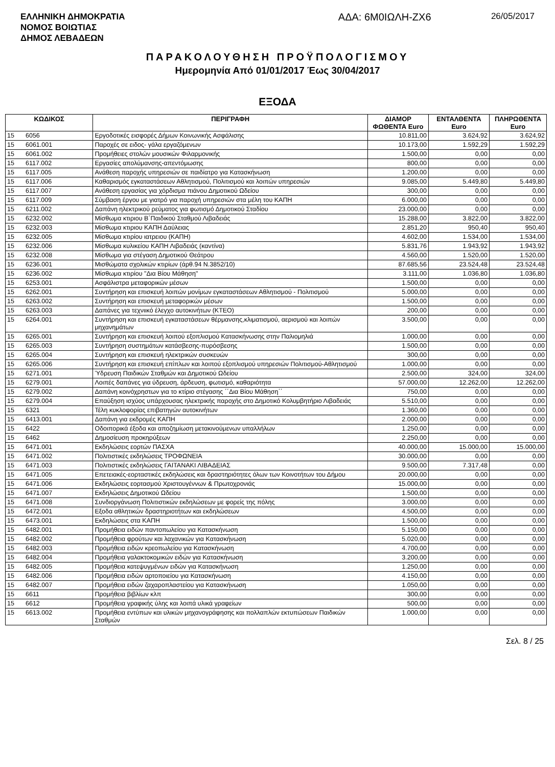ΕΛΛΗΝΙΚΗ ΔΗΜΟΚΡΑΤΙΑ
ΝΟΜΟΣ ΒΟΙΩΤΙΑΣ
ΔΗΜΟΣ ΛΕΒΑΔΕΩΝ
ΑΔΑ: 6Μ0ΙΩΛΗ-ΖΧ6
26/05/2017
ΠΑΡΑΚΟΛΟΥΘΗΣΗ ΠΡΟΫΠΟΛΟΓΙΣΜΟΥ
Ημερομηνία Από 01/01/2017 Έως 30/04/2017
ΕΞΟΔΑ
| ΚΩΔΙΚΟΣ | | ΠΕΡΙΓΡΑΦΗ | ΔΙΑΜΟΡ ΦΩΘΕΝΤΑ Euro | ΕΝΤΑΛΘΕΝΤΑ Euro | ΠΛΗΡΩΘΕΝΤΑ Euro |
| --- | --- | --- | --- | --- | --- |
| 15 | 6056 | Εργοδοτικές εισφορές Δήμων Κοινωνικής Ασφάλισης | 10.811,00 | 3.624,92 | 3.624,92 |
| 15 | 6061.001 | Παροχές σε ειδος- γάλα εργαζόμενων | 10.173,00 | 1.592,29 | 1.592,29 |
| 15 | 6061.002 | Προμήθειες στολών μουσικών Φιλαρμονικής | 1.500,00 | 0,00 | 0,00 |
| 15 | 6117.002 | Εργασίες απολύμανσης-απεντόμωσης | 800,00 | 0,00 | 0,00 |
| 15 | 6117.005 | Ανάθεση παροχής υπηρεσιών σε παιδίατρο για Κατασκήνωση | 1.200,00 | 0,00 | 0,00 |
| 15 | 6117.006 | Καθαρισμός εγκαταστάσεων Αθλητισμού, Πολιτισμού και λοιπών υπηρεσιών | 9.085,00 | 5.449,80 | 5.449,80 |
| 15 | 6117.007 | Ανάθεση εργασίας για χόρδισμα πιάνου Δημοτικού Ωδείου | 300,00 | 0,00 | 0,00 |
| 15 | 6117.009 | Σύμβαση έργου με γιατρό για παροχή υπηρεσιών στα μέλη του ΚΑΠΗ | 6.000,00 | 0,00 | 0,00 |
| 15 | 6211.002 | Δαπάνη ηλεκτρικού ρεύματος για φωτισμό Δημοτικού Σταδίου | 23.000,00 | 0,00 | 0,00 |
| 15 | 6232.002 | Μίσθωμα κτιριου Β΄Παιδικού Σταθμού Λιβαδειάς | 15.288,00 | 3.822,00 | 3.822,00 |
| 15 | 6232.003 | Μίσθωμα κτιριου ΚΑΠΗ Δαύλειας | 2.851,20 | 950,40 | 950,40 |
| 15 | 6232.005 | Μίσθωμα κτιρίου ιατρειου (ΚΑΠΗ) | 4.602,00 | 1.534,00 | 1.534,00 |
| 15 | 6232.006 | Μίσθωμα κυλικείου ΚΑΠΗ Λιβαδειάς (καντίνα) | 5.831,76 | 1.943,92 | 1.943,92 |
| 15 | 6232.008 | Μίσθωμα για στέγαση Δημοτικού Θεάτρου | 4.560,00 | 1.520,00 | 1.520,00 |
| 15 | 6236.001 | Μισθώματα σχολικών κτιρίων (άρθ.94 Ν.3852/10) | 87.685,56 | 23.524,48 | 23.524,48 |
| 15 | 6236.002 | Μίσθωμα κτιρίου "Δια Βίου Μάθηση" | 3.111,00 | 1.036,80 | 1.036,80 |
| 15 | 6253.001 | Ασφάλιστρα μεταφορικών μέσων | 1.500,00 | 0,00 | 0,00 |
| 15 | 6262.001 | Συντήρηση και επισκευή λοιπών μονίμων εγκαταστάσεων Αθλητισμού - Πολιτισμού | 5.000,00 | 0,00 | 0,00 |
| 15 | 6263.002 | Συντήρηση και επισκευή μεταφορικών μέσων | 1.500,00 | 0,00 | 0,00 |
| 15 | 6263.003 | Δαπάνες για τεχνιικό έλεγχο αυτοκινήτων (ΚΤΕΟ) | 200,00 | 0,00 | 0,00 |
| 15 | 6264.001 | Συντήρηση και επισκευή εγκαταστάσεων θέρμανσης,κλιματισμού, αερισμού και λοιπών μηχανημάτων | 3.500,00 | 0,00 | 0,00 |
| 15 | 6265.001 | Συντήρηση και επισκευή λοιπού εξοπλισμού Κατασκήνωσης στην Παλιομηλιά | 1.000,00 | 0,00 | 0,00 |
| 15 | 6265.003 | Συντήρηση συστημάτων κατάσβεσης-πυρόσβεσης | 1.500,00 | 0,00 | 0,00 |
| 15 | 6265.004 | Συντήρηση και επισκευή ηλεκτρικών συσκευών | 300,00 | 0,00 | 0,00 |
| 15 | 6265.006 | Συντήρηση και επισκευή επίπλων και λοιπού εξοπλισμού υπηρεσιών Πολιτισμού-Αθλητισμού | 1.000,00 | 0,00 | 0,00 |
| 15 | 6271.001 | Ύδρευση Παιδικών Σταθμών και Δημοτικού Ωδείου | 2.500,00 | 324,00 | 324,00 |
| 15 | 6279.001 | Λοιπές δαπάνες για ύδρευση, άρδευση, φωτισμό, καθαριότητα | 57.000,00 | 12.262,00 | 12.262,00 |
| 15 | 6279.002 | Δαπάνη κοινόχρηστων για το κτίριο στέγασης ΄΄Δια Βίου Μάθηση΄΄ | 750,00 | 0,00 | 0,00 |
| 15 | 6279.004 | Επαύξηση ισχύος υπάρχουσας ηλεκτρικής παροχής στο Δημοτικό Κολυμβητήριο Λιβαδειάς | 5.510,00 | 0,00 | 0,00 |
| 15 | 6321 | Τέλη κυκλοφορίας επιβατηγών αυτοκινήτων | 1.360,00 | 0,00 | 0,00 |
| 15 | 6413.001 | Δαπάνη για εκδρομές ΚΑΠΗ | 2.000,00 | 0,00 | 0,00 |
| 15 | 6422 | Οδοιπορικά έξοδα και αποζημίωση μετακινούμενων υπαλλήλων | 1.250,00 | 0,00 | 0,00 |
| 15 | 6462 | Δημοσίευση προκηρύξεων | 2.250,00 | 0,00 | 0,00 |
| 15 | 6471.001 | Εκδηλώσεις εορτών ΠΑΣΧΑ | 40.000,00 | 15.000,00 | 15.000,00 |
| 15 | 6471.002 | Πολιτιστικές εκδηλώσεις ΤΡΟΦΩΝΕΙΑ | 30.000,00 | 0,00 | 0,00 |
| 15 | 6471.003 | Πολιτιστικές εκδηλώσεις ΓΑΙΤΑΝΑΚΙ ΛΙΒΑΔΕΙΑΣ | 9.500,00 | 7.317,48 | 0,00 |
| 15 | 6471.005 | Επετειακές-εορταστικές εκδηλώσεις και δραστηριότητες όλων των Κοινοτήτων του Δήμου | 20.000,00 | 0,00 | 0,00 |
| 15 | 6471.006 | Εκδηλώσεις εορτασμού Χριστουγέννων & Πρωτοχρονιάς | 15.000,00 | 0,00 | 0,00 |
| 15 | 6471.007 | Εκδηλώσεις Δημοτικού Ωδείου | 1.500,00 | 0,00 | 0,00 |
| 15 | 6471.008 | Συνδιοργάνωση Πολιτιστικών εκδηλώσεων με φορείς της πόλης | 3.000,00 | 0,00 | 0,00 |
| 15 | 6472.001 | Εξοδα αθλητικών δραστηριοτήτων και εκδηλώσεων | 4.500,00 | 0,00 | 0,00 |
| 15 | 6473.001 | Εκδηλώσεις στα ΚΑΠΗ | 1.500,00 | 0,00 | 0,00 |
| 15 | 6482.001 | Προμήθεια ειδών παντοπωλείου για Κατασκήνωση | 5.150,00 | 0,00 | 0,00 |
| 15 | 6482.002 | Προμήθεια φρούτων και λαχανικών για Κατασκήνωση | 5.020,00 | 0,00 | 0,00 |
| 15 | 6482.003 | Προμήθεια ειδών κρεοπωλείου για Κατασκήνωση | 4.700,00 | 0,00 | 0,00 |
| 15 | 6482.004 | Προμήθεια γαλακτοκομικών ειδών για Κατασκήνωση | 3.200,00 | 0,00 | 0,00 |
| 15 | 6482.005 | Προμήθεια κατεψυγμένων ειδών για Κατασκήνωση | 1.250,00 | 0,00 | 0,00 |
| 15 | 6482.006 | Προμήθεια ειδών αρτοποιείου για Κατασκήνωση | 4.150,00 | 0,00 | 0,00 |
| 15 | 6482.007 | Προμήθεια ειδών ζαχαροπλαστείου για Κατασκήνωση | 1.050,00 | 0,00 | 0,00 |
| 15 | 6611 | Προμήθεια βιβλίων κλπ | 300,00 | 0,00 | 0,00 |
| 15 | 6612 | Προμήθεια γραφικής ύλης και λοιπά υλικά γραφείων | 500,00 | 0,00 | 0,00 |
| 15 | 6613.002 | Προμήθεια εντύπων και υλικών μηχανογράφησης και πολλαπλών εκτυπώσεων Παιδικών Σταθμών | 1.000,00 | 0,00 | 0,00 |
Σελ. 8 / 25